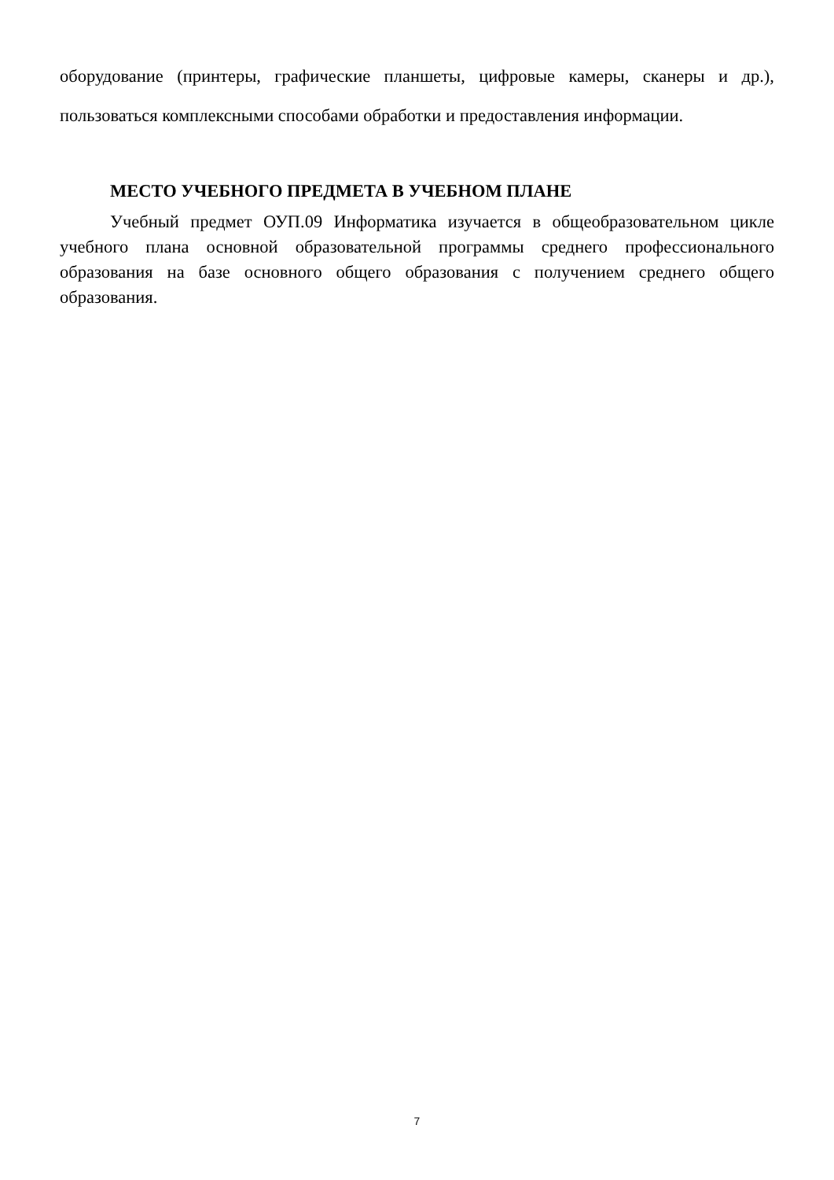оборудование (принтеры, графические планшеты, цифровые камеры, сканеры и др.), пользоваться комплексными способами обработки и предоставления информации.
МЕСТО УЧЕБНОГО ПРЕДМЕТА В УЧЕБНОМ ПЛАНЕ
Учебный предмет ОУП.09 Информатика изучается в общеобразовательном цикле учебного плана основной образовательной программы среднего профессионального образования на базе основного общего образования с получением среднего общего образования.
7